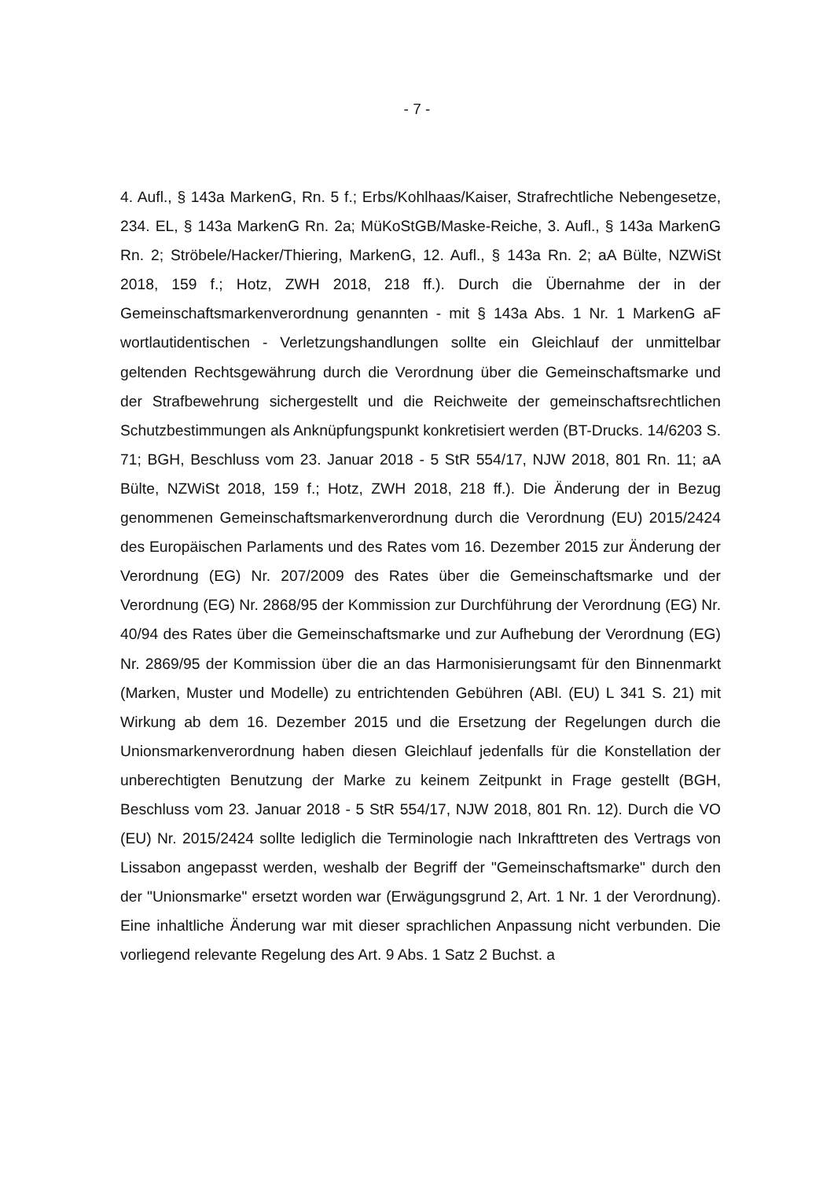- 7 -
4. Aufl., § 143a MarkenG, Rn. 5 f.; Erbs/Kohlhaas/Kaiser, Strafrechtliche Neben­gesetze, 234. EL, § 143a MarkenG Rn. 2a; MüKoStGB/Maske-Reiche, 3. Aufl., § 143a MarkenG Rn. 2; Ströbele/Hacker/Thiering, MarkenG, 12. Aufl., § 143a Rn. 2; aA Bülte, NZWiSt 2018, 159 f.; Hotz, ZWH 2018, 218 ff.). Durch die Über­nahme der in der Gemeinschaftsmarkenverordnung genannten - mit § 143a Abs. 1 Nr. 1 MarkenG aF wortlautidentischen - Verletzungshandlungen sollte ein Gleichlauf der unmittelbar geltenden Rechtsgewährung durch die Verordnung über die Gemeinschaftsmarke und der Strafbewehrung sichergestellt und die Reichweite der gemeinschaftsrechtlichen Schutzbestimmungen als Anknüp­fungspunkt konkretisiert werden (BT-Drucks. 14/6203 S. 71; BGH, Beschluss vom 23. Januar 2018 - 5 StR 554/17, NJW 2018, 801 Rn. 11; aA Bülte, NZWiSt 2018, 159 f.; Hotz, ZWH 2018, 218 ff.). Die Änderung der in Bezug genommenen Gemeinschaftsmarkenverordnung durch die Verordnung (EU) 2015/2424 des Europäischen Parlaments und des Rates vom 16. Dezember 2015 zur Änderung der Verordnung (EG) Nr. 207/2009 des Rates über die Gemeinschaftsmarke und der Verordnung (EG) Nr. 2868/95 der Kommission zur Durchführung der Verord­nung (EG) Nr. 40/94 des Rates über die Gemeinschaftsmarke und zur Aufhebung der Verordnung (EG) Nr. 2869/95 der Kommission über die an das Harmonisie­rungsamt für den Binnenmarkt (Marken, Muster und Modelle) zu entrichtenden Gebühren (ABl. (EU) L 341 S. 21) mit Wirkung ab dem 16. Dezember 2015 und die Ersetzung der Regelungen durch die Unionsmarkenverordnung haben diesen Gleichlauf jedenfalls für die Konstellation der unberechtigten Benutzung der Marke zu keinem Zeitpunkt in Frage gestellt (BGH, Beschluss vom 23. Januar 2018 - 5 StR 554/17, NJW 2018, 801 Rn. 12). Durch die VO (EU) Nr. 2015/2424 sollte lediglich die Terminologie nach Inkrafttreten des Vertrags von Lissabon an­gepasst werden, weshalb der Begriff der "Gemeinschaftsmarke" durch den der "Unionsmarke" ersetzt worden war (Erwägungsgrund 2, Art. 1 Nr. 1 der Verord­nung). Eine inhaltliche Änderung war mit dieser sprachlichen Anpassung nicht verbunden. Die vorliegend relevante Regelung des Art. 9 Abs. 1 Satz 2 Buchst. a